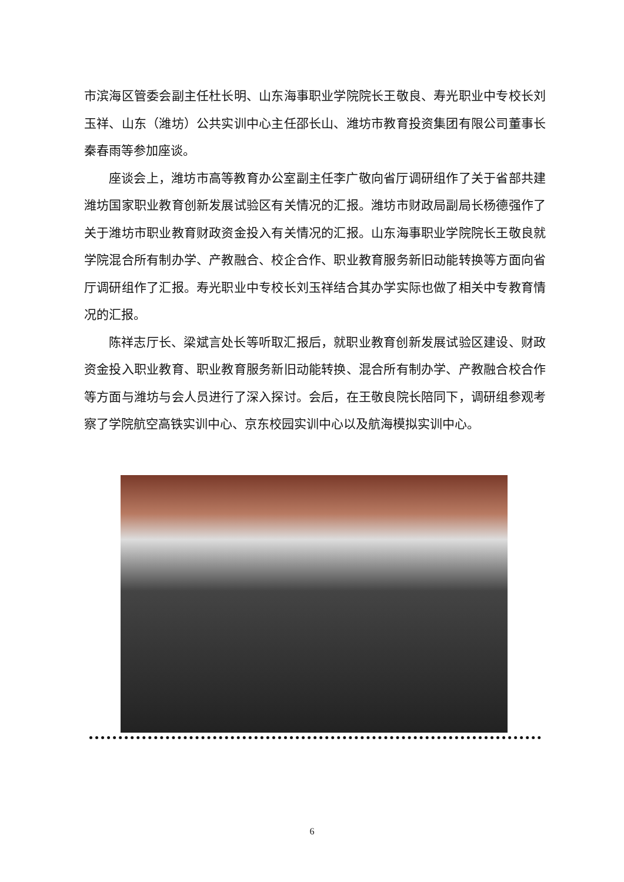市滨海区管委会副主任杜长明、山东海事职业学院院长王敬良、寿光职业中专校长刘玉祥、山东（潍坊）公共实训中心主任邵长山、潍坊市教育投资集团有限公司董事长秦春雨等参加座谈。
座谈会上，潍坊市高等教育办公室副主任李广敬向省厅调研组作了关于省部共建潍坊国家职业教育创新发展试验区有关情况的汇报。潍坊市财政局副局长杨德强作了关于潍坊市职业教育财政资金投入有关情况的汇报。山东海事职业学院院长王敬良就学院混合所有制办学、产教融合、校企合作、职业教育服务新旧动能转换等方面向省厅调研组作了汇报。寿光职业中专校长刘玉祥结合其办学实际也做了相关中专教育情况的汇报。
陈祥志厅长、梁斌言处长等听取汇报后，就职业教育创新发展试验区建设、财政资金投入职业教育、职业教育服务新旧动能转换、混合所有制办学、产教融合校合作等方面与潍坊与会人员进行了深入探讨。会后，在王敬良院长陪同下，调研组参观考察了学院航空高铁实训中心、京东校园实训中心以及航海模拟实训中心。
6